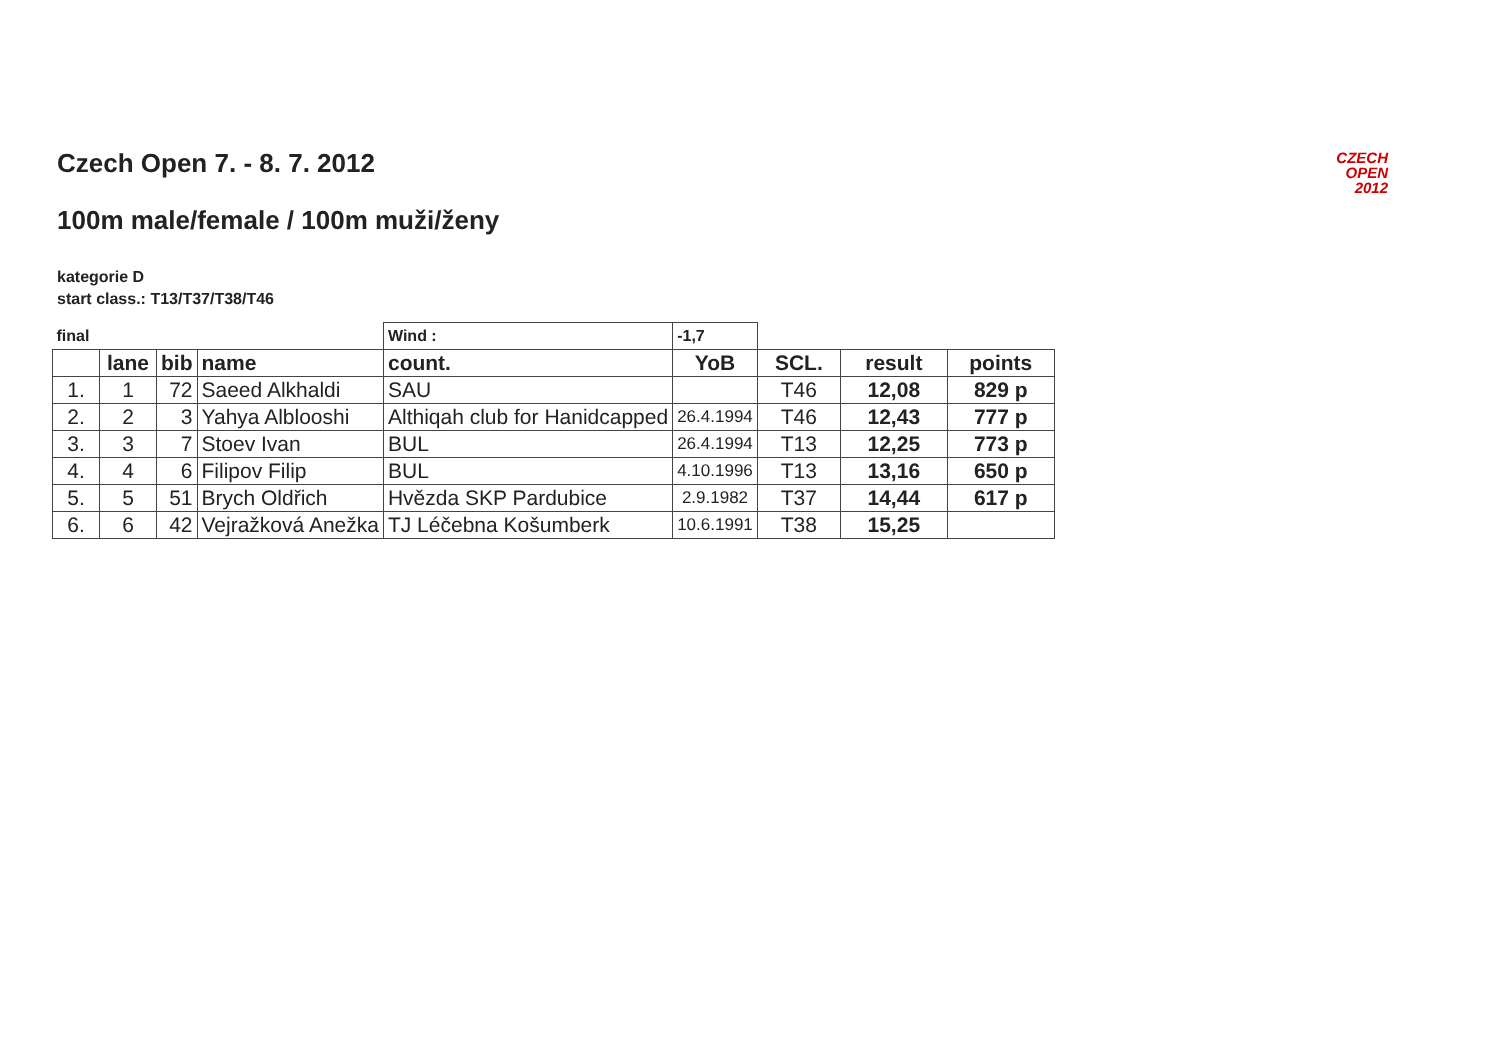CZECH
OPEN
2012
Czech Open 7. - 8. 7. 2012
100m male/female / 100m muži/ženy
kategorie D
start class.: T13/T37/T38/T46
| final | | | | Wind : | -1,7 | | | |
| | lane | bib | name | count. | YoB | SCL. | result | points |
| 1. | 1 | 72 | Saeed Alkhaldi | SAU | | T46 | 12,08 | 829 p |
| 2. | 2 | 3 | Yahya Alblooshi | Althiqah club for Hanidcapped | 26.4.1994 | T46 | 12,43 | 777 p |
| 3. | 3 | 7 | Stoev Ivan | BUL | 26.4.1994 | T13 | 12,25 | 773 p |
| 4. | 4 | 6 | Filipov Filip | BUL | 4.10.1996 | T13 | 13,16 | 650 p |
| 5. | 5 | 51 | Brych Oldřich | Hvězda SKP Pardubice | 2.9.1982 | T37 | 14,44 | 617 p |
| 6. | 6 | 42 | Vejražková Anežka | TJ Léčebna Košumberk | 10.6.1991 | T38 | 15,25 | |